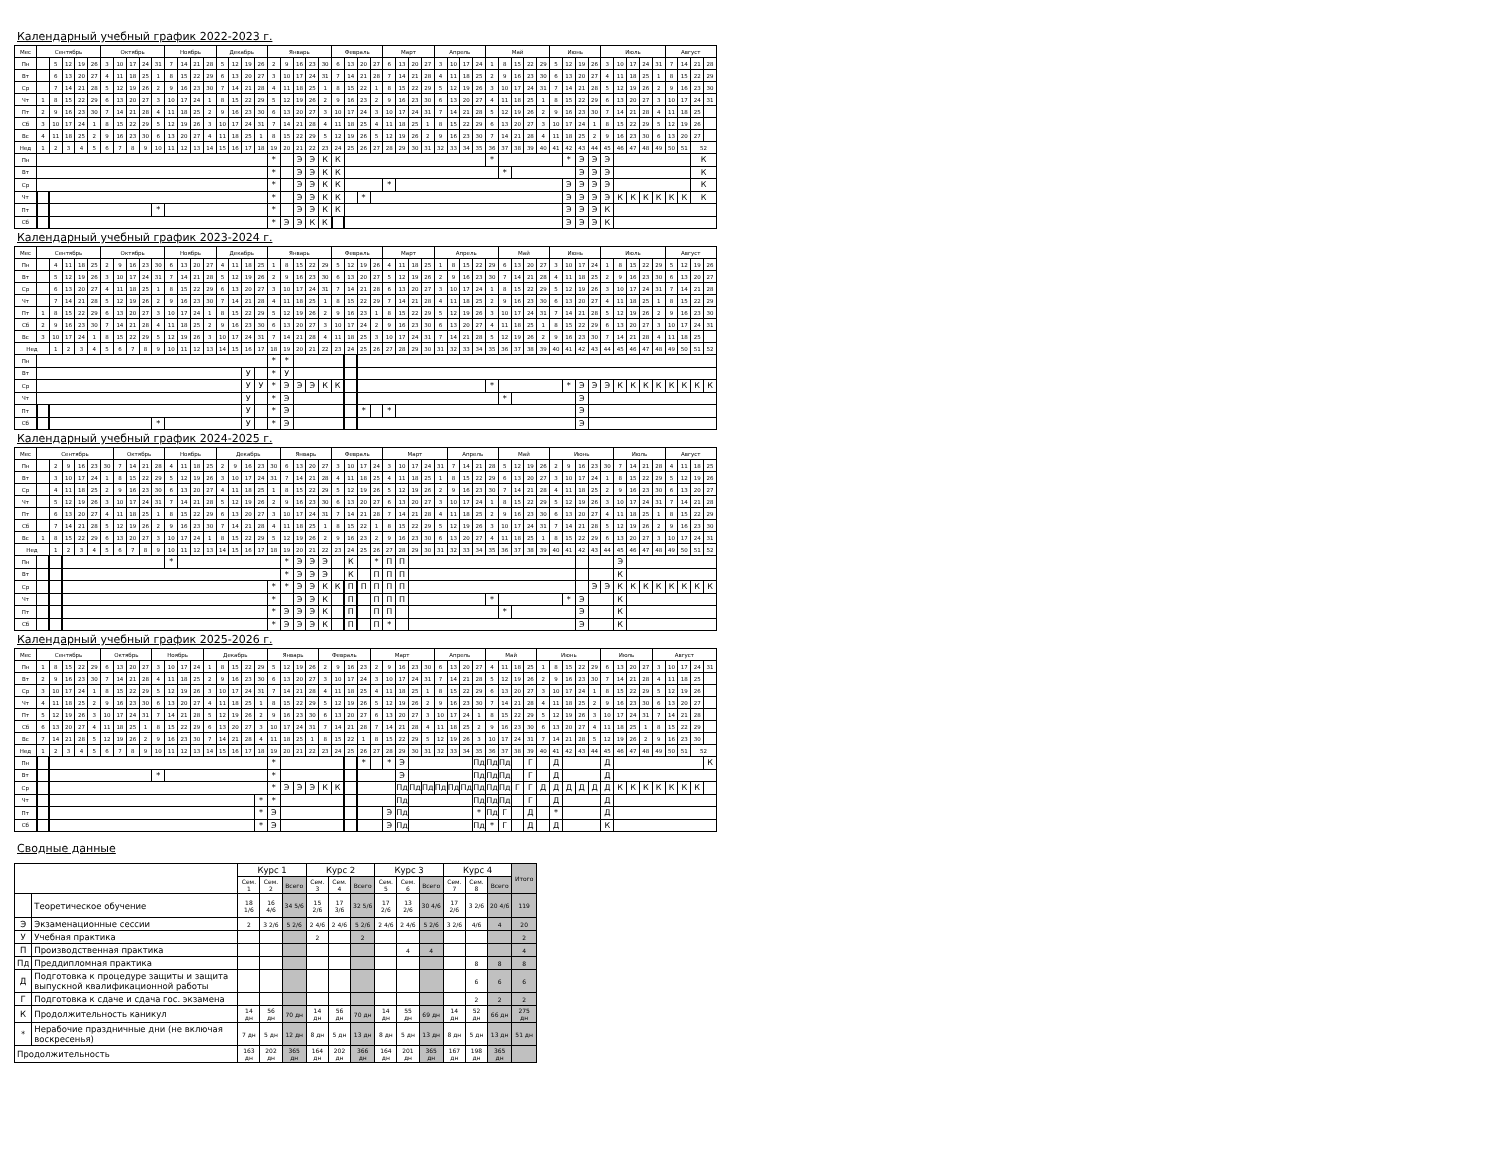Календарный учебный график 2022-2023 г.
| Мес | Сентябрь | | | | | Октябрь | | | | | Ноябрь | | | | Декабрь | | | | Январь | | | | | Февраль | | | | Март | | | | Апрель | | | | Май | | | | | Июнь | | | | Июль | | | | | Август | | | |
| Пн | | 5 | 12 | 19 | 26 | 3 | 10 | 17 | 24 | 31 | 7 | 14 | 21 | 28 | 5 | 12 | 19 | 26 | 2 | 9 | 16 | 23 | 30 | 6 | 13 | 20 | 27 | 6 | 13 | 20 | 27 | 3 | 10 | 17 | 24 | 1 | 8 | 15 | 22 | 29 | 5 | 12 | 19 | 26 | 3 | 10 | 17 | 24 | 31 | 7 | 14 | 21 | 28 |
| Вт | | 6 | 13 | 20 | 27 | 4 | 11 | 18 | 25 | 1 | 8 | 15 | 22 | 29 | 6 | 13 | 20 | 27 | 3 | 10 | 17 | 24 | 31 | 7 | 14 | 21 | 28 | 7 | 14 | 21 | 28 | 4 | 11 | 18 | 25 | 2 | 9 | 16 | 23 | 30 | 6 | 13 | 20 | 27 | 4 | 11 | 18 | 25 | 1 | 8 | 15 | 22 | 29 |
| Ср | | 7 | 14 | 21 | 28 | 5 | 12 | 19 | 26 | 2 | 9 | 16 | 23 | 30 | 7 | 14 | 21 | 28 | 4 | 11 | 18 | 25 | 1 | 8 | 15 | 22 | 1 | 8 | 15 | 22 | 29 | 5 | 12 | 19 | 26 | 3 | 10 | 17 | 24 | 31 | 7 | 14 | 21 | 28 | 5 | 12 | 19 | 26 | 2 | 9 | 16 | 23 | 30 |
| Чт | 1 | 8 | 15 | 22 | 29 | 6 | 13 | 20 | 27 | 3 | 10 | 17 | 24 | 1 | 8 | 15 | 22 | 29 | 5 | 12 | 19 | 26 | 2 | 9 | 16 | 23 | 2 | 9 | 16 | 23 | 30 | 6 | 13 | 20 | 27 | 4 | 11 | 18 | 25 | 1 | 8 | 15 | 22 | 29 | 6 | 13 | 20 | 27 | 3 | 10 | 17 | 24 | 31 |
| Пт | 2 | 9 | 16 | 23 | 30 | 7 | 14 | 21 | 28 | 4 | 11 | 18 | 25 | 2 | 9 | 16 | 23 | 30 | 6 | 13 | 20 | 27 | 3 | 10 | 17 | 24 | 3 | 10 | 17 | 24 | 31 | 7 | 14 | 21 | 28 | 5 | 12 | 19 | 26 | 2 | 9 | 16 | 23 | 30 | 7 | 14 | 21 | 28 | 4 | 11 | 18 | 25 | |
| Сб | 3 | 10 | 17 | 24 | 1 | 8 | 15 | 22 | 29 | 5 | 12 | 19 | 26 | 3 | 10 | 17 | 24 | 31 | 7 | 14 | 21 | 28 | 4 | 11 | 18 | 25 | 4 | 11 | 18 | 25 | 1 | 8 | 15 | 22 | 29 | 6 | 13 | 20 | 27 | 3 | 10 | 17 | 24 | 1 | 8 | 15 | 22 | 29 | 5 | 12 | 19 | 26 | |
| Вс | 4 | 11 | 18 | 25 | 2 | 9 | 16 | 23 | 30 | 6 | 13 | 20 | 27 | 4 | 11 | 18 | 25 | 1 | 8 | 15 | 22 | 29 | 5 | 12 | 19 | 26 | 5 | 12 | 19 | 26 | 2 | 9 | 16 | 23 | 30 | 7 | 14 | 21 | 28 | 4 | 11 | 18 | 25 | 2 | 9 | 16 | 23 | 30 | 6 | 13 | 20 | 27 | |
| Нед | 1 | 2 | 3 | 4 | 5 | 6 | 7 | 8 | 9 | 10 | 11 | 12 | 13 | 14 | 15 | 16 | 17 | 18 | 19 | 20 | 21 | 22 | 23 | 24 | 25 | 26 | 27 | 28 | 29 | 30 | 31 | 32 | 33 | 34 | 35 | 36 | 37 | 38 | 39 | 40 | 41 | 42 | 43 | 44 | 45 | 46 | 47 | 48 | 49 | 50 | 51 | 52 | |
| Пн | | | | | | | | | | | | | | | | | | | * | | Э | Э | К | К | | | | | | | | | | | | * | | | | | | * | Э | Э | Э | | | | | | | К | |
| Вт | | | | | | | | | | | | | | | | | | | * | | Э | Э | К | К | | | | | | | | | | | | | * | | | | | | Э | Э | Э | | | | | | | К | |
| Ср | | | | | | | | | | | | | | | | | | | * | | Э | Э | К | К | | | | * | | | | | | | | | | | | | | Э | Э | Э | Э | | | | | | | К | |
| Чт | | | | | | | | | | | | | | | | | | | * | | Э | Э | К | К | | * | | | | | | | | | | | | | | | | Э | Э | Э | Э | К | К | К | К | К | К | К | |
| Пт | | | | | | | | | | * | | | | | | | | | * | | Э | Э | К | К | | | | | | | | | | | | | | | | | | Э | Э | Э | К | | | | | | | | |
| Сб | | | | | | | | | | | | | | | | | | | * | Э | Э | К | К | | | | | | | | | | | | | | | | | | | Э | Э | Э | К | | | | | | | | |
Календарный учебный график 2023-2024 г.
| Мес | Сентябрь | | | | | Октябрь | | | | | Ноябрь | | | | Декабрь | | | | Январь | | | | | Февраль | | | | Март | | | | Апрель | | | | | Май | | | | Июнь | | | | Июль | | | | | Август | | | |
| Пн | | 4 | 11 | 18 | 25 | 2 | 9 | 16 | 23 | 30 | 6 | 13 | 20 | 27 | 4 | 11 | 18 | 25 | 1 | 8 | 15 | 22 | 29 | 5 | 12 | 19 | 26 | 4 | 11 | 18 | 25 | 1 | 8 | 15 | 22 | 29 | 6 | 13 | 20 | 27 | 3 | 10 | 17 | 24 | 1 | 8 | 15 | 22 | 29 | 5 | 12 | 19 | 26 |
| Вт | | 5 | 12 | 19 | 26 | 3 | 10 | 17 | 24 | 31 | 7 | 14 | 21 | 28 | 5 | 12 | 19 | 26 | 2 | 9 | 16 | 23 | 30 | 6 | 13 | 20 | 27 | 5 | 12 | 19 | 26 | 2 | 9 | 16 | 23 | 30 | 7 | 14 | 21 | 28 | 4 | 11 | 18 | 25 | 2 | 9 | 16 | 23 | 30 | 6 | 13 | 20 | 27 |
| Ср | | 6 | 13 | 20 | 27 | 4 | 11 | 18 | 25 | 1 | 8 | 15 | 22 | 29 | 6 | 13 | 20 | 27 | 3 | 10 | 17 | 24 | 31 | 7 | 14 | 21 | 28 | 6 | 13 | 20 | 27 | 3 | 10 | 17 | 24 | 1 | 8 | 15 | 22 | 29 | 5 | 12 | 19 | 26 | 3 | 10 | 17 | 24 | 31 | 7 | 14 | 21 | 28 |
| Чт | | 7 | 14 | 21 | 28 | 5 | 12 | 19 | 26 | 2 | 9 | 16 | 23 | 30 | 7 | 14 | 21 | 28 | 4 | 11 | 18 | 25 | 1 | 8 | 15 | 22 | 29 | 7 | 14 | 21 | 28 | 4 | 11 | 18 | 25 | 2 | 9 | 16 | 23 | 30 | 6 | 13 | 20 | 27 | 4 | 11 | 18 | 25 | 1 | 8 | 15 | 22 | 29 |
| Пт | 1 | 8 | 15 | 22 | 29 | 6 | 13 | 20 | 27 | 3 | 10 | 17 | 24 | 1 | 8 | 15 | 22 | 29 | 5 | 12 | 19 | 26 | 2 | 9 | 16 | 23 | 1 | 8 | 15 | 22 | 29 | 5 | 12 | 19 | 26 | 3 | 10 | 17 | 24 | 31 | 7 | 14 | 21 | 28 | 5 | 12 | 19 | 26 | 2 | 9 | 16 | 23 | 30 |
| Сб | 2 | 9 | 16 | 23 | 30 | 7 | 14 | 21 | 28 | 4 | 11 | 18 | 25 | 2 | 9 | 16 | 23 | 30 | 6 | 13 | 20 | 27 | 3 | 10 | 17 | 24 | 2 | 9 | 16 | 23 | 30 | 6 | 13 | 20 | 27 | 4 | 11 | 18 | 25 | 1 | 8 | 15 | 22 | 29 | 6 | 13 | 20 | 27 | 3 | 10 | 17 | 24 | 31 |
| Вс | 3 | 10 | 17 | 24 | 1 | 8 | 15 | 22 | 29 | 5 | 12 | 19 | 26 | 3 | 10 | 17 | 24 | 31 | 7 | 14 | 21 | 28 | 4 | 11 | 18 | 25 | 3 | 10 | 17 | 24 | 31 | 7 | 14 | 21 | 28 | 5 | 12 | 19 | 26 | 2 | 9 | 16 | 23 | 30 | 7 | 14 | 21 | 28 | 4 | 11 | 18 | 25 | |
| Нед | | 1 | 2 | 3 | 4 | 5 | 6 | 7 | 8 | 9 | 10 | 11 | 12 | 13 | 14 | 15 | 16 | 17 | 18 | 19 | 20 | 21 | 22 | 23 | 24 | 25 | 26 | 27 | 28 | 29 | 30 | 31 | 32 | 33 | 34 | 35 | 36 | 37 | 38 | 39 | 40 | 41 | 42 | 43 | 44 | 45 | 46 | 47 | 48 | 49 | 50 | 51 | 52 |
| Пн | | | | | | | | | | | | | | | | | | | * | * | | | | | | | | | | | | | | | | | | | | | | | | | | | | | | | | | |
| Вт | | | | | | | | | | | | | | | | | У | | * | У | | | | | | | | | | | | | | | | | | | | | | | | | | | | | | | | | |
| Ср | | | | | | | | | | | | | | | | | У | У | * | Э | Э | Э | К | К | | | | | | | | | | | | * | | | | | | * | Э | Э | Э | К | К | К | К | К | К | К | К |
| Чт | | | | | | | | | | | | | | | | | У | | * | Э | | | | | | | | | | | | | | | | | * | | | | | | Э | | | | | | | | | | |
| Пт | | | | | | | | | | | | | | | | | У | | * | Э | | | | | | * | | * | | | | | | | | | | | | | | | Э | | | | | | | | | | |
| Сб | | | | | | | | | | * | | | | | | | У | | * | Э | | | | | | | | | | | | | | | | | | | | | | | Э | | | | | | | | | | |
Календарный учебный график 2024-2025 г.
| Мес | Сентябрь | | | | | | Октябрь | | | | Ноябрь | | | | Декабрь | | | | | Январь | | | | Февраль | | | | Март | | | | | Апрель | | | | Май | | | | Июнь | | | | | Июль | | | | Август | | | |
| Пн | | 2 | 9 | 16 | 23 | 30 | 7 | 14 | 21 | 28 | 4 | 11 | 18 | 25 | 2 | 9 | 16 | 23 | 30 | 6 | 13 | 20 | 27 | 3 | 10 | 17 | 24 | 3 | 10 | 17 | 24 | 31 | 7 | 14 | 21 | 28 | 5 | 12 | 19 | 26 | 2 | 9 | 16 | 23 | 30 | 7 | 14 | 21 | 28 | 4 | 11 | 18 | 25 |
| Вт | | 3 | 10 | 17 | 24 | 1 | 8 | 15 | 22 | 29 | 5 | 12 | 19 | 26 | 3 | 10 | 17 | 24 | 31 | 7 | 14 | 21 | 28 | 4 | 11 | 18 | 25 | 4 | 11 | 18 | 25 | 1 | 8 | 15 | 22 | 29 | 6 | 13 | 20 | 27 | 3 | 10 | 17 | 24 | 1 | 8 | 15 | 22 | 29 | 5 | 12 | 19 | 26 |
| Ср | | 4 | 11 | 18 | 25 | 2 | 9 | 16 | 23 | 30 | 6 | 13 | 20 | 27 | 4 | 11 | 18 | 25 | 1 | 8 | 15 | 22 | 29 | 5 | 12 | 19 | 26 | 5 | 12 | 19 | 26 | 2 | 9 | 16 | 23 | 30 | 7 | 14 | 21 | 28 | 4 | 11 | 18 | 25 | 2 | 9 | 16 | 23 | 30 | 6 | 13 | 20 | 27 |
| Чт | | 5 | 12 | 19 | 26 | 3 | 10 | 17 | 24 | 31 | 7 | 14 | 21 | 28 | 5 | 12 | 19 | 26 | 2 | 9 | 16 | 23 | 30 | 6 | 13 | 20 | 27 | 6 | 13 | 20 | 27 | 3 | 10 | 17 | 24 | 1 | 8 | 15 | 22 | 29 | 5 | 12 | 19 | 26 | 3 | 10 | 17 | 24 | 31 | 7 | 14 | 21 | 28 |
| Пт | | 6 | 13 | 20 | 27 | 4 | 11 | 18 | 25 | 1 | 8 | 15 | 22 | 29 | 6 | 13 | 20 | 27 | 3 | 10 | 17 | 24 | 31 | 7 | 14 | 21 | 28 | 7 | 14 | 21 | 28 | 4 | 11 | 18 | 25 | 2 | 9 | 16 | 23 | 30 | 6 | 13 | 20 | 27 | 4 | 11 | 18 | 25 | 1 | 8 | 15 | 22 | 29 |
| Сб | | 7 | 14 | 21 | 28 | 5 | 12 | 19 | 26 | 2 | 9 | 16 | 23 | 30 | 7 | 14 | 21 | 28 | 4 | 11 | 18 | 25 | 1 | 8 | 15 | 22 | 1 | 8 | 15 | 22 | 29 | 5 | 12 | 19 | 26 | 3 | 10 | 17 | 24 | 31 | 7 | 14 | 21 | 28 | 5 | 12 | 19 | 26 | 2 | 9 | 16 | 23 | 30 |
| Вс | 1 | 8 | 15 | 22 | 29 | 6 | 13 | 20 | 27 | 3 | 10 | 17 | 24 | 1 | 8 | 15 | 22 | 29 | 5 | 12 | 19 | 26 | 2 | 9 | 16 | 23 | 2 | 9 | 16 | 23 | 30 | 6 | 13 | 20 | 27 | 4 | 11 | 18 | 25 | 1 | 8 | 15 | 22 | 29 | 6 | 13 | 20 | 27 | 3 | 10 | 17 | 24 | 31 |
| Нед | | 1 | 2 | 3 | 4 | 5 | 6 | 7 | 8 | 9 | 10 | 11 | 12 | 13 | 14 | 15 | 16 | 17 | 18 | 19 | 20 | 21 | 22 | 23 | 24 | 25 | 26 | 27 | 28 | 29 | 30 | 31 | 32 | 33 | 34 | 35 | 36 | 37 | 38 | 39 | 40 | 41 | 42 | 43 | 44 | 45 | 46 | 47 | 48 | 49 | 50 | 51 | 52 |
| Пн | | | | | | | | | | | * | | | | | | | | | * | Э | Э | Э | | К | | * | П | П | | | | | | | | | | | | | | | | | Э | | | | | | | |
| Вт | | | | | | | | | | | | | | | | | | | | * | Э | Э | Э | | К | | П | П | П | | | | | | | | | | | | | | | | | К | | | | | | | |
| Ср | | | | | | | | | | | | | | | | | | | * | * | Э | Э | К | К | П | П | П | П | П | | | | | | | | | | | | | | | Э | Э | К | К | К | К | К | К | К | К |
| Чт | | | | | | | | | | | | | | | | | | | * | | Э | Э | К | | П | | П | П | П | | | | | | | * | | | | | | * | Э | | | К | | | | | | | |
| Пт | | | | | | | | | | | | | | | | | | | * | Э | Э | Э | К | | П | | П | П | | | | | | | | | * | | | | | | Э | | | К | | | | | | | |
| Сб | | | | | | | | | | | | | | | | | | | * | Э | Э | Э | К | | П | | П | * | | | | | | | | | | | | | | | Э | | | К | | | | | | | |
Календарный учебный график 2025-2026 г.
| Мес | Сентябрь | | | | | Октябрь | | | | Ноябрь | | | | Декабрь | | | | | Январь | | | | Февраль | | | | Март | | | | | Апрель | | | | Май | | | | Июнь | | | | | Июль | | | | Август | | | | |
| Пн | 1 | 8 | 15 | 22 | 29 | 6 | 13 | 20 | 27 | 3 | 10 | 17 | 24 | 1 | 8 | 15 | 22 | 29 | 5 | 12 | 19 | 26 | 2 | 9 | 16 | 23 | 2 | 9 | 16 | 23 | 30 | 6 | 13 | 20 | 27 | 4 | 11 | 18 | 25 | 1 | 8 | 15 | 22 | 29 | 6 | 13 | 20 | 27 | 3 | 10 | 17 | 24 | 31 |
| Вт | 2 | 9 | 16 | 23 | 30 | 7 | 14 | 21 | 28 | 4 | 11 | 18 | 25 | 2 | 9 | 16 | 23 | 30 | 6 | 13 | 20 | 27 | 3 | 10 | 17 | 24 | 3 | 10 | 17 | 24 | 31 | 7 | 14 | 21 | 28 | 5 | 12 | 19 | 26 | 2 | 9 | 16 | 23 | 30 | 7 | 14 | 21 | 28 | 4 | 11 | 18 | 25 | |
| Ср | 3 | 10 | 17 | 24 | 1 | 8 | 15 | 22 | 29 | 5 | 12 | 19 | 26 | 3 | 10 | 17 | 24 | 31 | 7 | 14 | 21 | 28 | 4 | 11 | 18 | 25 | 4 | 11 | 18 | 25 | 1 | 8 | 15 | 22 | 29 | 6 | 13 | 20 | 27 | 3 | 10 | 17 | 24 | 1 | 8 | 15 | 22 | 29 | 5 | 12 | 19 | 26 | |
| Чт | 4 | 11 | 18 | 25 | 2 | 9 | 16 | 23 | 30 | 6 | 13 | 20 | 27 | 4 | 11 | 18 | 25 | 1 | 8 | 15 | 22 | 29 | 5 | 12 | 19 | 26 | 5 | 12 | 19 | 26 | 2 | 9 | 16 | 23 | 30 | 7 | 14 | 21 | 28 | 4 | 11 | 18 | 25 | 2 | 9 | 16 | 23 | 30 | 6 | 13 | 20 | 27 | |
| Пт | 5 | 12 | 19 | 26 | 3 | 10 | 17 | 24 | 31 | 7 | 14 | 21 | 28 | 5 | 12 | 19 | 26 | 2 | 9 | 16 | 23 | 30 | 6 | 13 | 20 | 27 | 6 | 13 | 20 | 27 | 3 | 10 | 17 | 24 | 1 | 8 | 15 | 22 | 29 | 5 | 12 | 19 | 26 | 3 | 10 | 17 | 24 | 31 | 7 | 14 | 21 | 28 | |
| Сб | 6 | 13 | 20 | 27 | 4 | 11 | 18 | 25 | 1 | 8 | 15 | 22 | 29 | 6 | 13 | 20 | 27 | 3 | 10 | 17 | 24 | 31 | 7 | 14 | 21 | 28 | 7 | 14 | 21 | 28 | 4 | 11 | 18 | 25 | 2 | 9 | 16 | 23 | 30 | 6 | 13 | 20 | 27 | 4 | 11 | 18 | 25 | 1 | 8 | 15 | 22 | 29 | |
| Вс | 7 | 14 | 21 | 28 | 5 | 12 | 19 | 26 | 2 | 9 | 16 | 23 | 30 | 7 | 14 | 21 | 28 | 4 | 11 | 18 | 25 | 1 | 8 | 15 | 22 | 1 | 8 | 15 | 22 | 29 | 5 | 12 | 19 | 26 | 3 | 10 | 17 | 24 | 31 | 7 | 14 | 21 | 28 | 5 | 12 | 19 | 26 | 2 | 9 | 16 | 23 | 30 | |
| Нед | 1 | 2 | 3 | 4 | 5 | 6 | 7 | 8 | 9 | 10 | 11 | 12 | 13 | 14 | 15 | 16 | 17 | 18 | 19 | 20 | 21 | 22 | 23 | 24 | 25 | 26 | 27 | 28 | 29 | 30 | 31 | 32 | 33 | 34 | 35 | 36 | 37 | 38 | 39 | 40 | 41 | 42 | 43 | 44 | 45 | 46 | 47 | 48 | 49 | 50 | 51 | 52 | |
| Пн | | | | | | | | | | | | | | | | | | | * | | | | | | | * | | * | Э | | | | | | Пд | Пд | Пд | | Г | | Д | | | | Д | | | | | | | | К |
| Вт | | | | | | | | | | * | | | | | | | | | * | | | | | | | | | | Э | | | | | | Пд | Пд | Пд | | Г | | Д | | | | Д | | | | | | | | |
| Ср | | | | | | | | | | | | | | | | | | | * | Э | Э | Э | К | К | | | | | Пд | Пд | Пд | Пд | Пд | Пд | Пд | Пд | Пд | Г | Г | Д | Д | Д | Д | Д | Д | К | К | К | К | К | К | К | |
| Чт | | | | | | | | | | | | | | | | | | * | * | | | | | | | | | | Пд | | | | | | Пд | Пд | Пд | | Г | | Д | | | | Д | | | | | | | | |
| Пт | | | | | | | | | | | | | | | | | | * | Э | | | | | | | | | Э | Пд | | | | | | * | Пд | Г | | Д | | * | | | | Д | | | | | | | | |
| Сб | | | | | | | | | | | | | | | | | | * | Э | | | | | | | | | Э | Пд | | | | | | Пд | * | Г | | Д | | Д | | | | К | | | | | | | | |
Сводные данные
| | | Курс 1 | | | Курс 2 | | | Курс 3 | | | Курс 4 | | | Итого |
| --- | --- | --- | --- | --- | --- | --- | --- | --- | --- | --- | --- | --- | --- | --- |
| | | Сем. 1 | Сем. 2 | Всего | Сем. 3 | Сем. 4 | Всего | Сем. 5 | Сем. 6 | Всего | Сем. 7 | Сем. 8 | Всего | |
| | Теоретическое обучение | 18 1/6 | 16 4/6 | 34 5/6 | 15 2/6 | 17 3/6 | 32 5/6 | 17 2/6 | 13 2/6 | 30 4/6 | 17 2/6 | 3 2/6 | 20 4/6 | 119 |
| Э | Экзаменационные сессии | 2 | 3 2/6 | 5 2/6 | 2 4/6 | 2 4/6 | 5 2/6 | 2 4/6 | 2 4/6 | 5 2/6 | 3 2/6 | 4/6 | 4 | 20 |
| У | Учебная практика | | | | 2 | | 2 | | | | | | | 2 |
| П | Производственная практика | | | | | | | | 4 | 4 | | | | 4 |
| Пд | Преддипломная практика | | | | | | | | | | | 8 | 8 | 8 |
| Д | Подготовка к процедуре защиты и защита выпускной квалификационной работы | | | | | | | | | | | 6 | 6 | 6 |
| Г | Подготовка к сдаче и сдача гос. экзамена | | | | | | | | | | | 2 | 2 | 2 |
| К | Продолжительность каникул | 14 дн | 56 дн | 70 дн | 14 дн | 56 дн | 70 дн | 14 дн | 55 дн | 69 дн | 14 дн | 52 дн | 66 дн | 275 дн |
| * | Нерабочие праздничные дни (не включая воскресенья) | 7 дн | 5 дн | 12 дн | 8 дн | 5 дн | 13 дн | 8 дн | 5 дн | 13 дн | 8 дн | 5 дн | 13 дн | 51 дн |
| Продолжительность | | 163 дн | 202 дн | 365 дн | 164 дн | 202 дн | 366 дн | 164 дн | 201 дн | 365 дн | 167 дн | 198 дн | 365 дн | |